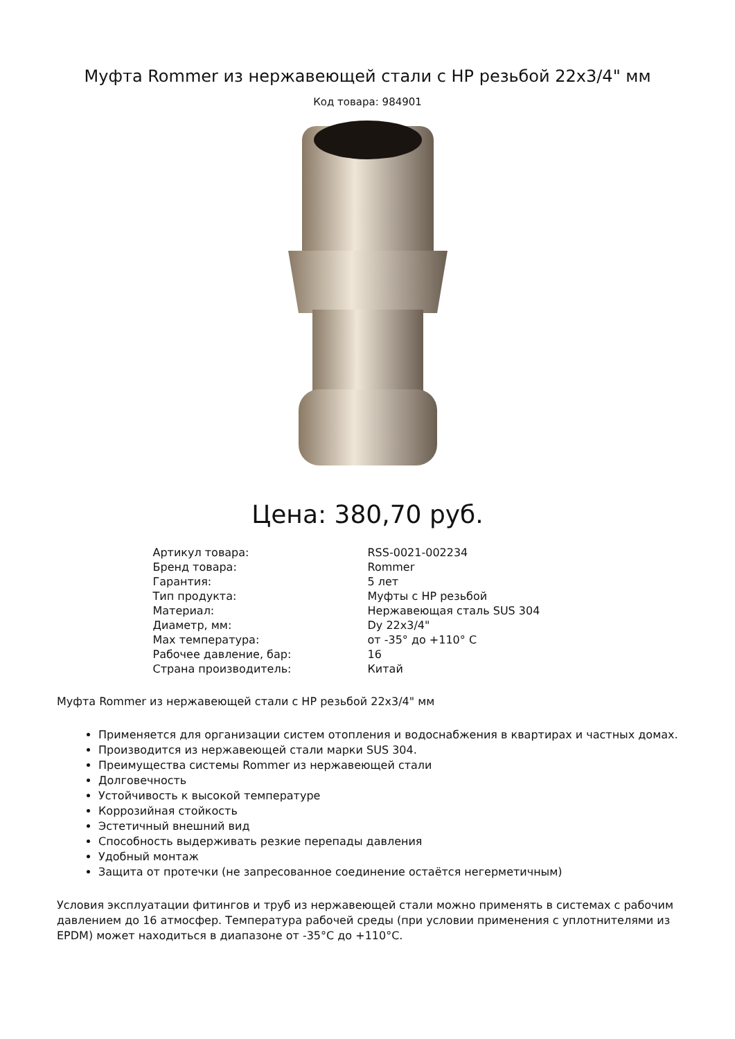Муфта Rommer из нержавеющей стали с НР резьбой 22x3/4" мм
Код товара: 984901
Цена: 380,70 руб.
| Артикул товара: | RSS-0021-002234 |
| Бренд товара: | Rommer |
| Гарантия: | 5 лет |
| Тип продукта: | Муфты с НР резьбой |
| Материал: | Нержавеющая сталь SUS 304 |
| Диаметр, мм: | Dy 22x3/4" |
| Max температура: | от -35° до +110° С |
| Рабочее давление, бар: | 16 |
| Страна производитель: | Китай |
Муфта Rommer из нержавеющей стали с НР резьбой 22x3/4" мм
Применяется для организации систем отопления и водоснабжения в квартирах и частных домах.
Производится из нержавеющей стали марки SUS 304.
Преимущества системы Rommer из нержавеющей стали
Долговечность
Устойчивость к высокой температуре
Коррозийная стойкость
Эстетичный внешний вид
Способность выдерживать резкие перепады давления
Удобный монтаж
Защита от протечки (не запресованное соединение остаётся негерметичным)
Условия эксплуатации фитингов и труб из нержавеющей стали можно применять в системах с рабочим давлением до 16 атмосфер. Температура рабочей среды (при условии применения с уплотнителями из EPDM) может находиться в диапазоне от -35°С до +110°С.